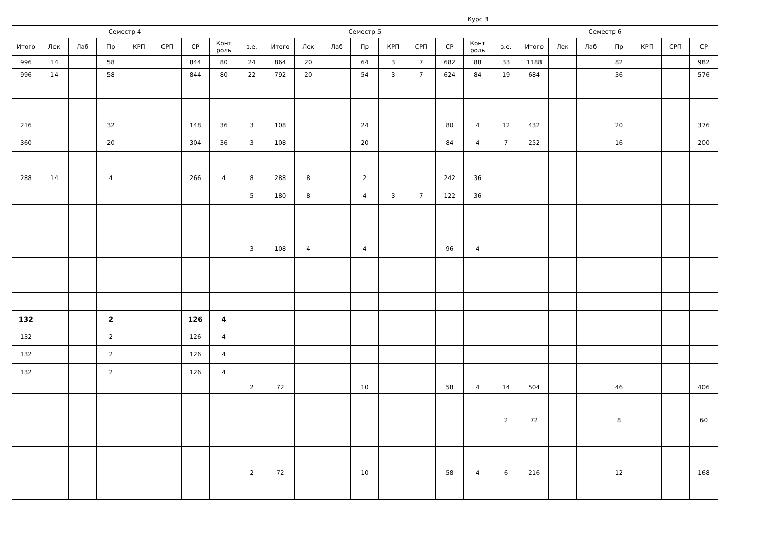| | | | | | | | | Курс 3 | | | | | | | | | | | | | | | | |
| --- | --- | --- | --- | --- | --- | --- | --- | --- | --- | --- | --- | --- | --- | --- | --- | --- | --- | --- | --- | --- | --- | --- | --- | --- |
| Семестр 4 | | | | | | | | Семестр 5 | | | | | | | | | Семестр 6 | | | | | | | |
| Итого | Лек | Лаб | Пр | КРП | СРП | СР | Конт роль | з.е. | Итого | Лек | Лаб | Пр | КРП | СРП | СР | Конт роль | з.е. | Итого | Лек | Лаб | Пр | КРП | СРП | СР |
| 996 | 14 | | 58 | | | 844 | 80 | 24 | 864 | 20 | | 64 | 3 | 7 | 682 | 88 | 33 | 1188 | | | 82 | | | 982 |
| 996 | 14 | | 58 | | | 844 | 80 | 22 | 792 | 20 | | 54 | 3 | 7 | 624 | 84 | 19 | 684 | | | 36 | | | 576 |
| 216 | | | 32 | | | 148 | 36 | 3 | 108 | | | 24 | | | 80 | 4 | 12 | 432 | | | 20 | | | 376 |
| 360 | | | 20 | | | 304 | 36 | 3 | 108 | | | 20 | | | 84 | 4 | 7 | 252 | | | 16 | | | 200 |
| 288 | 14 | | 4 | | | 266 | 4 | 8 | 288 | 8 | | 2 | | | 242 | 36 | | | | | | | | |
| | | | | | | | | 5 | 180 | 8 | | 4 | 3 | 7 | 122 | 36 | | | | | | | | |
| | | | | | | | | 3 | 108 | 4 | | 4 | | | 96 | 4 | | | | | | | | |
| 132 | | | 2 | | | 126 | 4 | | | | | | | | | | | | | | | | | |
| 132 | | | 2 | | | 126 | 4 | | | | | | | | | | | | | | | | | |
| 132 | | | 2 | | | 126 | 4 | | | | | | | | | | | | | | | | | |
| 132 | | | 2 | | | 126 | 4 | | | | | | | | | | | | | | | | | |
| | | | | | | | | 2 | 72 | | | 10 | | | 58 | 4 | 14 | 504 | | | 46 | | | 406 |
| | | | | | | | | | | | | | | | | | 2 | 72 | | | 8 | | | 60 |
| | | | | | | | | 2 | 72 | | | 10 | | | 58 | 4 | 6 | 216 | | | 12 | | | 168 |